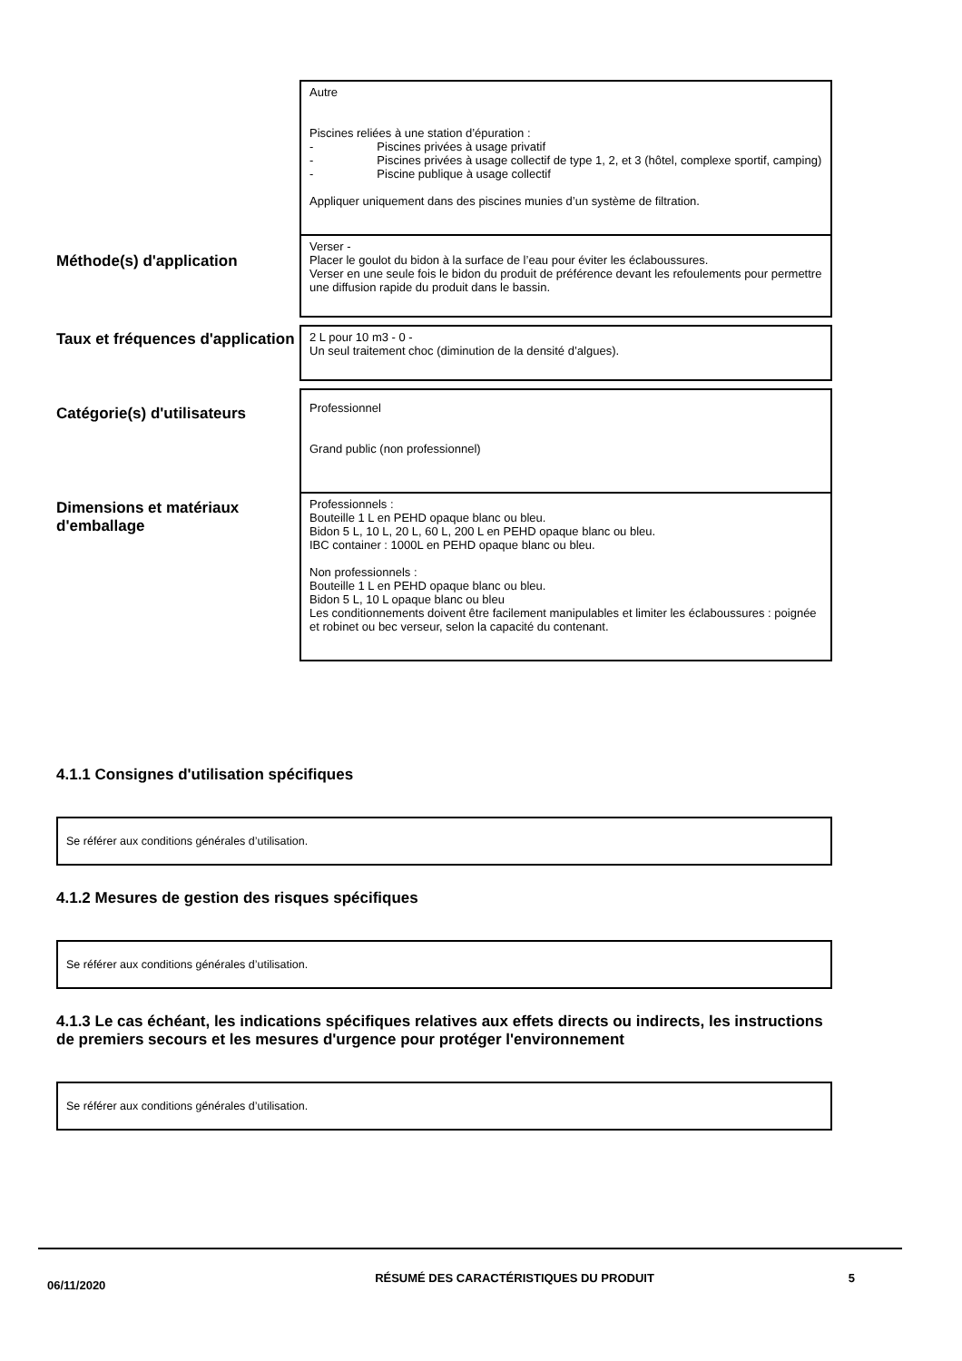Autre
Piscines reliées à une station d’épuration :
- Piscines privées à usage privatif
- Piscines privées à usage collectif de type 1, 2, et 3 (hôtel, complexe sportif, camping)
- Piscine publique à usage collectif
Appliquer uniquement dans des piscines munies d’un système de filtration.
Méthode(s) d'application
Verser -
Placer le goulot du bidon à la surface de l’eau pour éviter les éclaboussures.
Verser en une seule fois le bidon du produit de préférence devant les refoulements pour permettre une diffusion rapide du produit dans le bassin.
Taux et fréquences d'application
2 L pour 10 m3 - 0 -
Un seul traitement choc (diminution de la densité d’algues).
Catégorie(s) d'utilisateurs
Professionnel
Grand public (non professionnel)
Dimensions et matériaux d'emballage
Professionnels :
Bouteille 1 L en PEHD opaque blanc ou bleu.
Bidon 5 L, 10 L, 20 L, 60 L, 200 L en PEHD opaque blanc ou bleu.
IBC container : 1000L en PEHD opaque blanc ou bleu.
Non professionnels :
Bouteille 1 L en PEHD opaque blanc ou bleu.
Bidon 5 L, 10 L opaque blanc ou bleu
Les conditionnements doivent être facilement manipulables et limiter les éclaboussures : poignée et robinet ou bec verseur, selon la capacité du contenant.
4.1.1 Consignes d'utilisation spécifiques
Se référer aux conditions générales d’utilisation.
4.1.2 Mesures de gestion des risques spécifiques
Se référer aux conditions générales d’utilisation.
4.1.3 Le cas échéant, les indications spécifiques relatives aux effets directs ou indirects, les instructions de premiers secours et les mesures d'urgence pour protéger l'environnement
Se référer aux conditions générales d’utilisation.
06/11/2020
RÉSUMÉ DES CARACTÉRISTIQUES DU PRODUIT 5